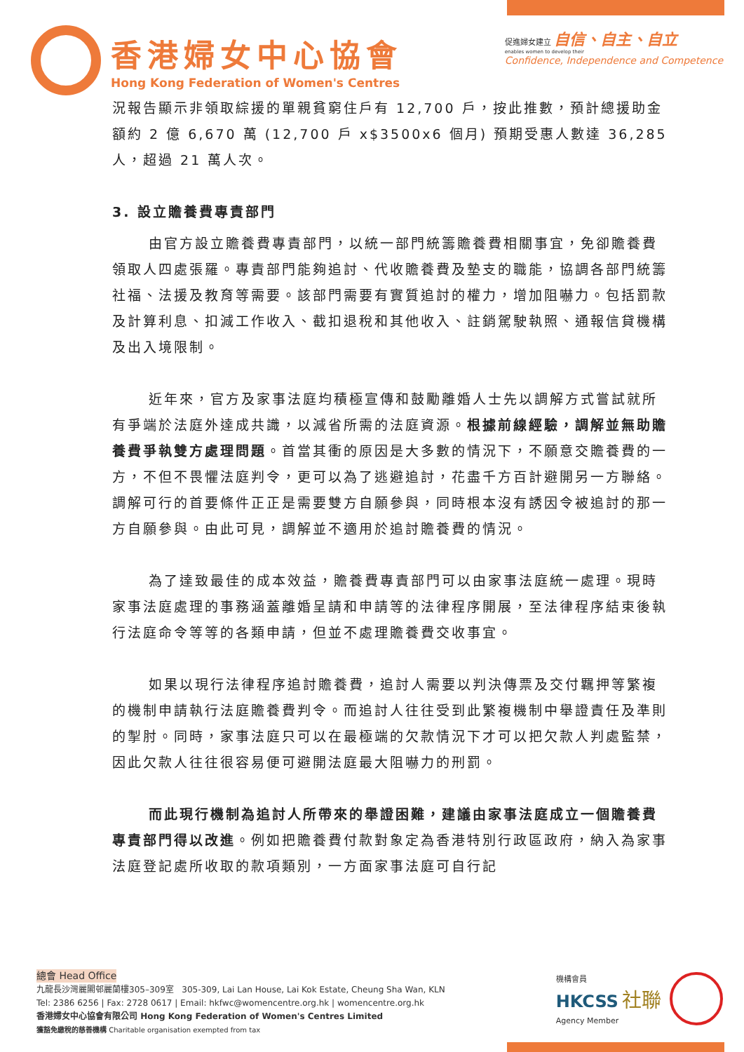香港婦女中心協會
Hong Kong Federation of Women's Centres
促進婦女建立 自信、自主、自立
enables women to develop their
Confidence, Independence and Competence
況報告顯示非領取綜援的單親貧窮住戶有 12,700 戶，按此推數，預計總援助金額約 2 億 6,670 萬 (12,700 戶 x$3500x6 個月) 預期受惠人數達 36,285 人，超過 21 萬人次。
3. 設立贍養費專責部門
由官方設立贍養費專責部門，以統一部門統籌贍養費相關事宜，免卻贍養費領取人四處張羅。專責部門能夠追討、代收贍養費及墊支的職能，協調各部門統籌社福、法援及教育等需要。該部門需要有實質追討的權力，增加阻嚇力。包括罰款及計算利息、扣減工作收入、截扣退稅和其他收入、註銷駕駛執照、通報信貸機構及出入境限制。
近年來，官方及家事法庭均積極宣傳和鼓勵離婚人士先以調解方式嘗試就所有爭端於法庭外達成共識，以減省所需的法庭資源。根據前線經驗，調解並無助贍養費爭執雙方處理問題。首當其衝的原因是大多數的情況下，不願意交贍養費的一方，不但不畏懼法庭判令，更可以為了逃避追討，花盡千方百計避開另一方聯絡。調解可行的首要條件正正是需要雙方自願參與，同時根本沒有誘因令被追討的那一方自願參與。由此可見，調解並不適用於追討贍養費的情況。
為了達致最佳的成本效益，贍養費專責部門可以由家事法庭統一處理。現時家事法庭處理的事務涵蓋離婚呈請和申請等的法律程序開展，至法律程序結束後執行法庭命令等等的各類申請，但並不處理贍養費交收事宜。
如果以現行法律程序追討贍養費，追討人需要以判決傳票及交付羈押等繁複的機制申請執行法庭贍養費判令。而追討人往往受到此繁複機制中舉證責任及準則的掣肘。同時，家事法庭只可以在最極端的欠款情況下才可以把欠款人判處監禁，因此欠款人往往很容易便可避開法庭最大阻嚇力的刑罰。
而此現行機制為追討人所帶來的舉證困難，建議由家事法庭成立一個贍養費專責部門得以改進。例如把贍養費付款對象定為香港特別行政區政府，納入為家事法庭登記處所收取的款項類別，一方面家事法庭可自行記
總會 Head Office
九龍長沙灣麗閣邨麗蘭樓305–309室 305-309, Lai Lan House, Lai Kok Estate, Cheung Sha Wan, KLN
Tel: 2386 6256 | Fax: 2728 0617 | Email: hkfwc@womencentre.org.hk | womencentre.org.hk
香港婦女中心協會有限公司 Hong Kong Federation of Women's Centres Limited
獲豁免繳稅的慈善機構 Charitable organisation exempted from tax
機構會員
HKCSS 社聯
Agency Member